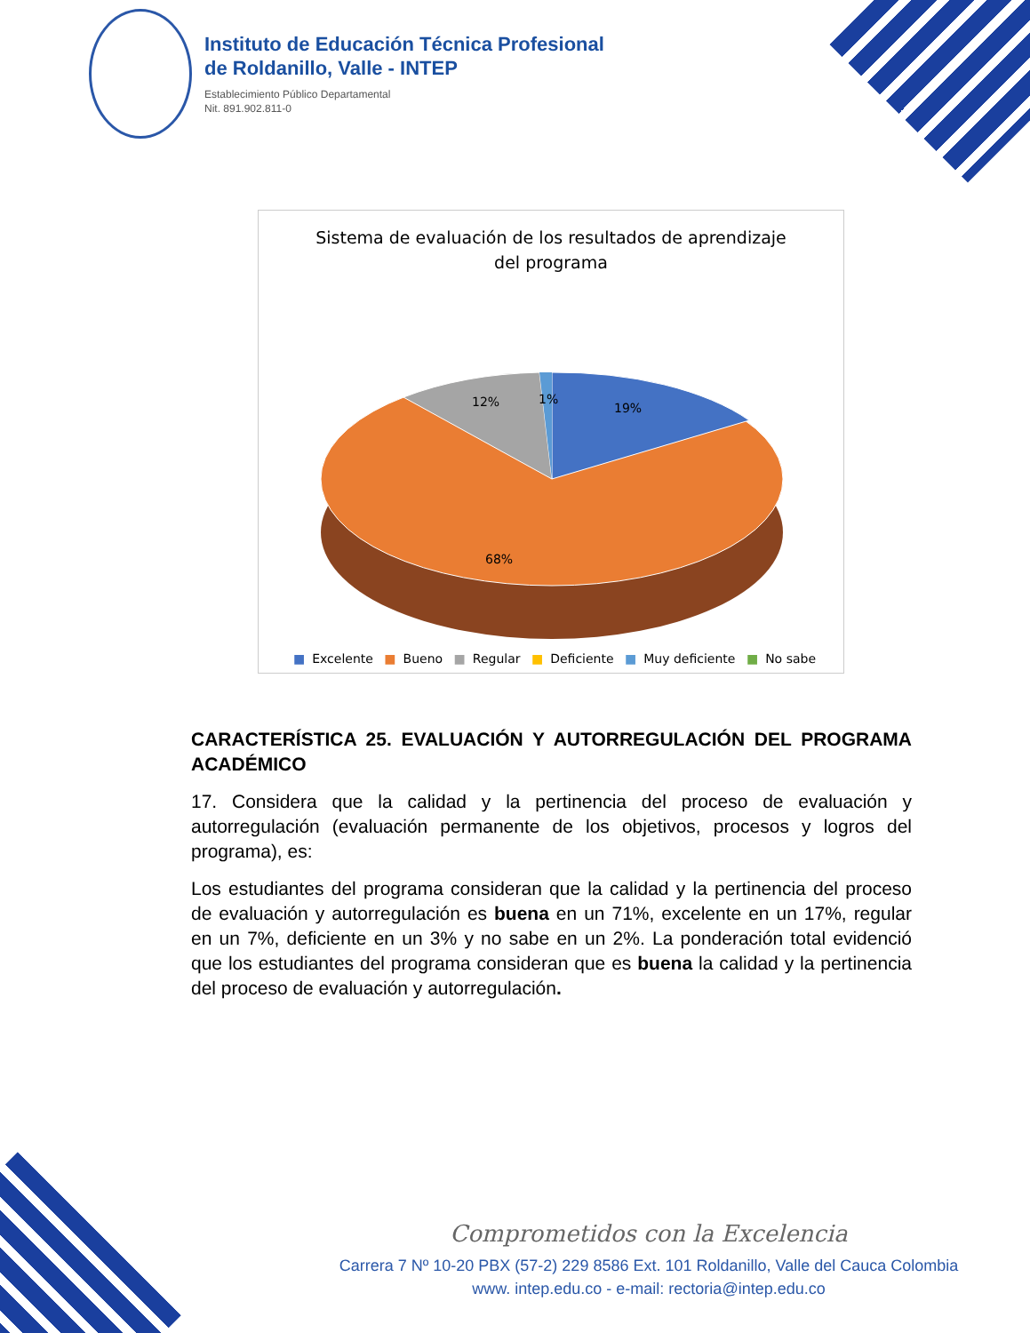Instituto de Educación Técnica Profesional
de Roldanillo, Valle - INTEP
Establecimiento Público Departamental
Nit. 891.902.811-0
Sistema de evaluación de los resultados de aprendizaje
del programa
19%
12%
1%
68%
■ Excelente ■ Bueno ■ Regular ■ Deficiente ■ Muy deficiente ■ No sabe
CARACTERÍSTICA 25. EVALUACIÓN Y AUTORREGULACIÓN DEL PROGRAMA ACADÉMICO
17. Considera que la calidad y la pertinencia del proceso de evaluación y autorregulación (evaluación permanente de los objetivos, procesos y logros del programa), es:
Los estudiantes del programa consideran que la calidad y la pertinencia del proceso de evaluación y autorregulación es buena en un 71%, excelente en un 17%, regular en un 7%, deficiente en un 3% y no sabe en un 2%. La ponderación total evidenció que los estudiantes del programa consideran que es buena la calidad y la pertinencia del proceso de evaluación y autorregulación.
Comprometidos con la Excelencia
Carrera 7 Nº 10-20 PBX (57-2) 229 8586 Ext. 101 Roldanillo, Valle del Cauca Colombia
www. intep.edu.co - e-mail: rectoria@intep.edu.co